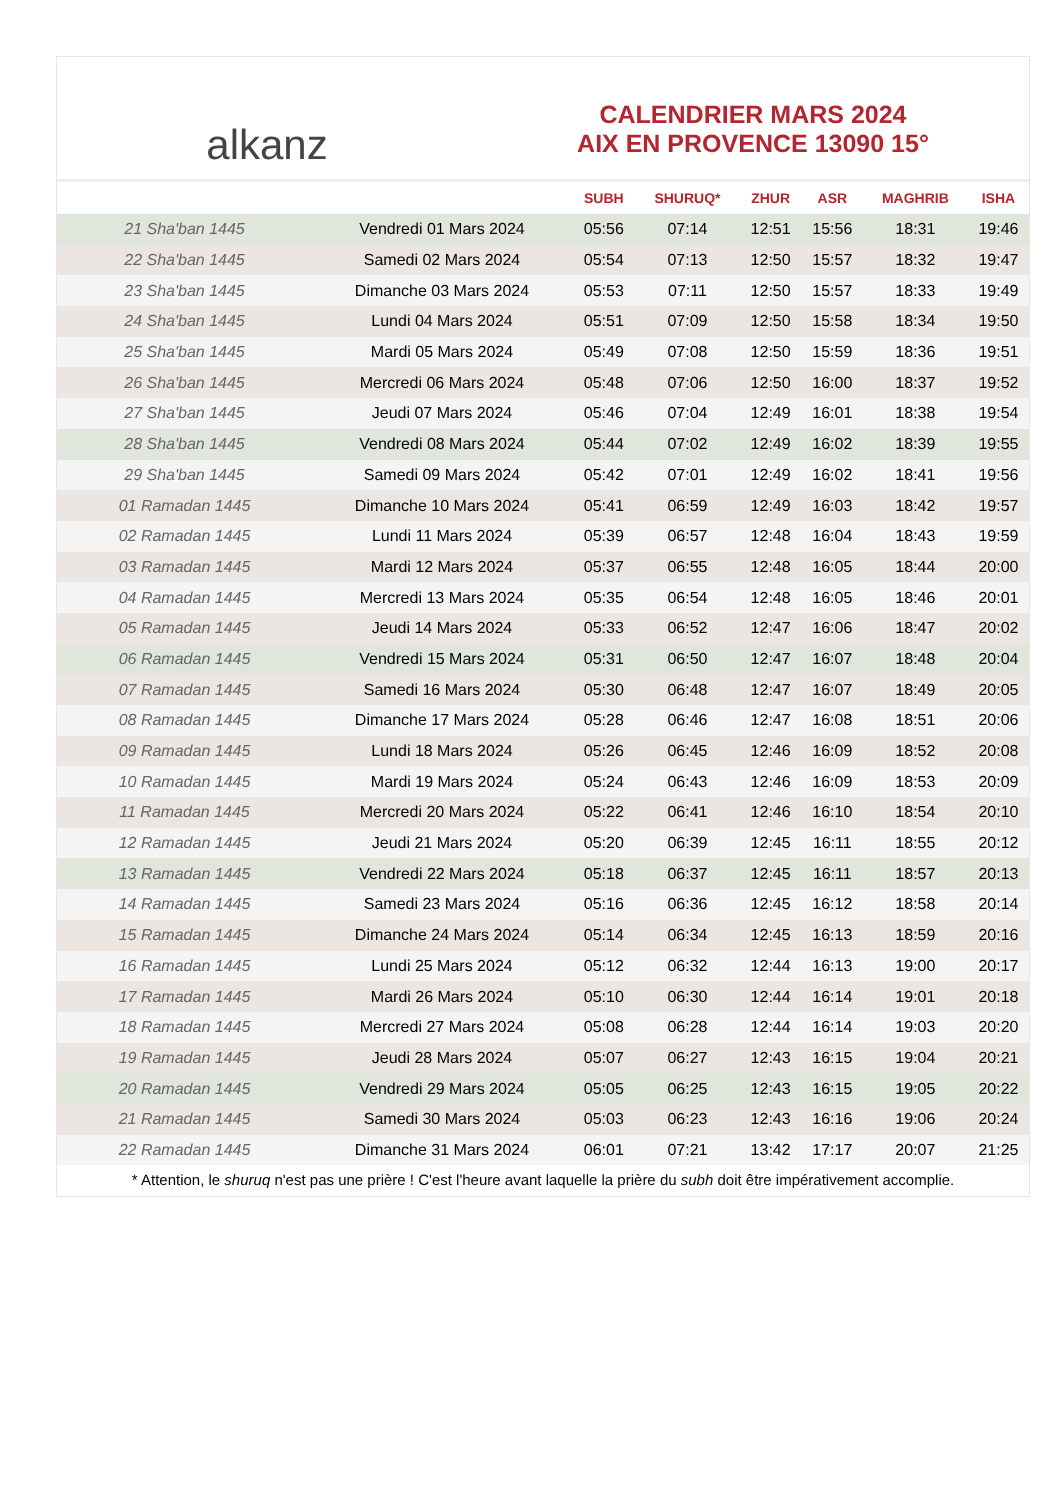﻿alkanz
CALENDRIER MARS 2024
AIX EN PROVENCE 13090 15°
| | | SUBH | SHURUQ* | ZHUR | ASR | MAGHRIB | ISHA |
| --- | --- | --- | --- | --- | --- | --- | --- |
| 21 Sha'ban 1445 | Vendredi 01 Mars 2024 | 05:56 | 07:14 | 12:51 | 15:56 | 18:31 | 19:46 |
| 22 Sha'ban 1445 | Samedi 02 Mars 2024 | 05:54 | 07:13 | 12:50 | 15:57 | 18:32 | 19:47 |
| 23 Sha'ban 1445 | Dimanche 03 Mars 2024 | 05:53 | 07:11 | 12:50 | 15:57 | 18:33 | 19:49 |
| 24 Sha'ban 1445 | Lundi 04 Mars 2024 | 05:51 | 07:09 | 12:50 | 15:58 | 18:34 | 19:50 |
| 25 Sha'ban 1445 | Mardi 05 Mars 2024 | 05:49 | 07:08 | 12:50 | 15:59 | 18:36 | 19:51 |
| 26 Sha'ban 1445 | Mercredi 06 Mars 2024 | 05:48 | 07:06 | 12:50 | 16:00 | 18:37 | 19:52 |
| 27 Sha'ban 1445 | Jeudi 07 Mars 2024 | 05:46 | 07:04 | 12:49 | 16:01 | 18:38 | 19:54 |
| 28 Sha'ban 1445 | Vendredi 08 Mars 2024 | 05:44 | 07:02 | 12:49 | 16:02 | 18:39 | 19:55 |
| 29 Sha'ban 1445 | Samedi 09 Mars 2024 | 05:42 | 07:01 | 12:49 | 16:02 | 18:41 | 19:56 |
| 01 Ramadan 1445 | Dimanche 10 Mars 2024 | 05:41 | 06:59 | 12:49 | 16:03 | 18:42 | 19:57 |
| 02 Ramadan 1445 | Lundi 11 Mars 2024 | 05:39 | 06:57 | 12:48 | 16:04 | 18:43 | 19:59 |
| 03 Ramadan 1445 | Mardi 12 Mars 2024 | 05:37 | 06:55 | 12:48 | 16:05 | 18:44 | 20:00 |
| 04 Ramadan 1445 | Mercredi 13 Mars 2024 | 05:35 | 06:54 | 12:48 | 16:05 | 18:46 | 20:01 |
| 05 Ramadan 1445 | Jeudi 14 Mars 2024 | 05:33 | 06:52 | 12:47 | 16:06 | 18:47 | 20:02 |
| 06 Ramadan 1445 | Vendredi 15 Mars 2024 | 05:31 | 06:50 | 12:47 | 16:07 | 18:48 | 20:04 |
| 07 Ramadan 1445 | Samedi 16 Mars 2024 | 05:30 | 06:48 | 12:47 | 16:07 | 18:49 | 20:05 |
| 08 Ramadan 1445 | Dimanche 17 Mars 2024 | 05:28 | 06:46 | 12:47 | 16:08 | 18:51 | 20:06 |
| 09 Ramadan 1445 | Lundi 18 Mars 2024 | 05:26 | 06:45 | 12:46 | 16:09 | 18:52 | 20:08 |
| 10 Ramadan 1445 | Mardi 19 Mars 2024 | 05:24 | 06:43 | 12:46 | 16:09 | 18:53 | 20:09 |
| 11 Ramadan 1445 | Mercredi 20 Mars 2024 | 05:22 | 06:41 | 12:46 | 16:10 | 18:54 | 20:10 |
| 12 Ramadan 1445 | Jeudi 21 Mars 2024 | 05:20 | 06:39 | 12:45 | 16:11 | 18:55 | 20:12 |
| 13 Ramadan 1445 | Vendredi 22 Mars 2024 | 05:18 | 06:37 | 12:45 | 16:11 | 18:57 | 20:13 |
| 14 Ramadan 1445 | Samedi 23 Mars 2024 | 05:16 | 06:36 | 12:45 | 16:12 | 18:58 | 20:14 |
| 15 Ramadan 1445 | Dimanche 24 Mars 2024 | 05:14 | 06:34 | 12:45 | 16:13 | 18:59 | 20:16 |
| 16 Ramadan 1445 | Lundi 25 Mars 2024 | 05:12 | 06:32 | 12:44 | 16:13 | 19:00 | 20:17 |
| 17 Ramadan 1445 | Mardi 26 Mars 2024 | 05:10 | 06:30 | 12:44 | 16:14 | 19:01 | 20:18 |
| 18 Ramadan 1445 | Mercredi 27 Mars 2024 | 05:08 | 06:28 | 12:44 | 16:14 | 19:03 | 20:20 |
| 19 Ramadan 1445 | Jeudi 28 Mars 2024 | 05:07 | 06:27 | 12:43 | 16:15 | 19:04 | 20:21 |
| 20 Ramadan 1445 | Vendredi 29 Mars 2024 | 05:05 | 06:25 | 12:43 | 16:15 | 19:05 | 20:22 |
| 21 Ramadan 1445 | Samedi 30 Mars 2024 | 05:03 | 06:23 | 12:43 | 16:16 | 19:06 | 20:24 |
| 22 Ramadan 1445 | Dimanche 31 Mars 2024 | 06:01 | 07:21 | 13:42 | 17:17 | 20:07 | 21:25 |
* Attention, le shuruq n'est pas une prière ! C'est l'heure avant laquelle la prière du subh doit être impérativement accomplie.